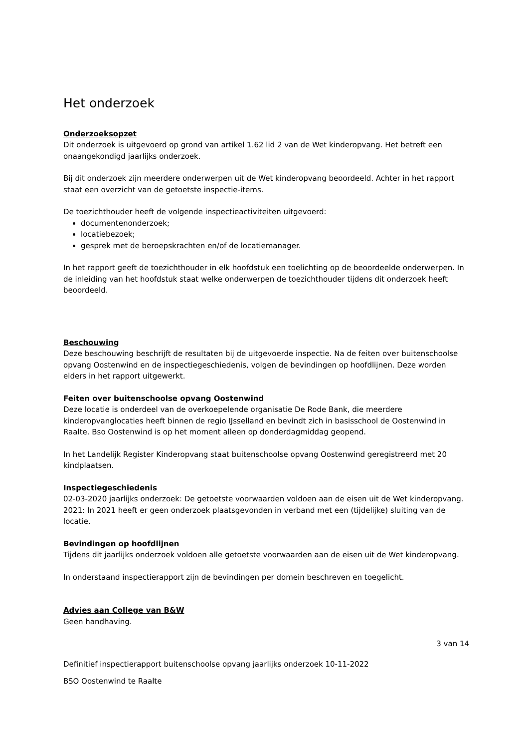Het onderzoek
Onderzoeksopzet
Dit onderzoek is uitgevoerd op grond van artikel 1.62 lid 2 van de Wet kinderopvang. Het betreft een onaangekondigd jaarlijks onderzoek.
Bij dit onderzoek zijn meerdere onderwerpen uit de Wet kinderopvang beoordeeld. Achter in het rapport staat een overzicht van de getoetste inspectie-items.
De toezichthouder heeft de volgende inspectieactiviteiten uitgevoerd:
documentenonderzoek;
locatiebezoek;
gesprek met de beroepskrachten en/of de locatiemanager.
In het rapport geeft de toezichthouder in elk hoofdstuk een toelichting op de beoordeelde onderwerpen. In de inleiding van het hoofdstuk staat welke onderwerpen de toezichthouder tijdens dit onderzoek heeft beoordeeld.
Beschouwing
Deze beschouwing beschrijft de resultaten bij de uitgevoerde inspectie. Na de feiten over buitenschoolse opvang Oostenwind en de inspectiegeschiedenis, volgen de bevindingen op hoofdlijnen. Deze worden elders in het rapport uitgewerkt.
Feiten over buitenschoolse opvang Oostenwind
Deze locatie is onderdeel van de overkoepelende organisatie De Rode Bank, die meerdere kinderopvanglocaties heeft binnen de regio IJsselland en bevindt zich in basisschool de Oostenwind in Raalte. Bso Oostenwind is op het moment alleen op donderdagmiddag geopend.
In het Landelijk Register Kinderopvang staat buitenschoolse opvang Oostenwind geregistreerd met 20 kindplaatsen.
Inspectiegeschiedenis
02-03-2020 jaarlijks onderzoek: De getoetste voorwaarden voldoen aan de eisen uit de Wet kinderopvang.
2021: In 2021 heeft er geen onderzoek plaatsgevonden in verband met een (tijdelijke) sluiting van de locatie.
Bevindingen op hoofdlijnen
Tijdens dit jaarlijks onderzoek voldoen alle getoetste voorwaarden aan de eisen uit de Wet kinderopvang.
In onderstaand inspectierapport zijn de bevindingen per domein beschreven en toegelicht.
Advies aan College van B&W
Geen handhaving.
3 van 14
Definitief inspectierapport buitenschoolse opvang jaarlijks onderzoek 10-11-2022
BSO Oostenwind te Raalte